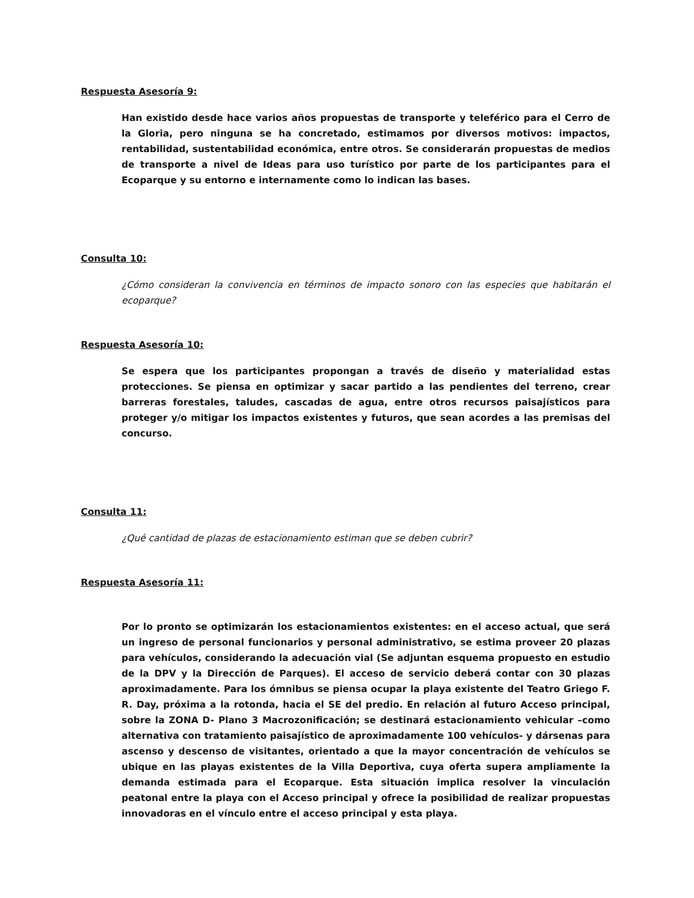Respuesta Asesoría 9:
Han existido desde hace varios años propuestas de transporte y teleférico para el Cerro de la Gloria, pero ninguna se ha concretado, estimamos por diversos motivos: impactos, rentabilidad, sustentabilidad económica, entre otros. Se considerarán propuestas de medios de transporte a nivel de Ideas para uso turístico por parte de los participantes para el Ecoparque y su entorno e internamente como lo indican las bases.
Consulta 10:
¿Cómo consideran la convivencia en términos de impacto sonoro con las especies que habitarán el ecoparque?
Respuesta Asesoría 10:
Se espera que los participantes propongan a través de diseño y materialidad estas protecciones. Se piensa en optimizar y sacar partido a las pendientes del terreno, crear barreras forestales, taludes, cascadas de agua, entre otros recursos paisajísticos para proteger y/o mitigar los impactos existentes y futuros, que sean acordes a las premisas del concurso.
Consulta 11:
¿Qué cantidad de plazas de estacionamiento estiman que se deben cubrir?
Respuesta Asesoría 11:
Por lo pronto se optimizarán los estacionamientos existentes: en el acceso actual, que será un ingreso de personal funcionarios y personal administrativo, se estima proveer 20 plazas para vehículos, considerando la adecuación vial (Se adjuntan esquema propuesto en estudio de la DPV y la Dirección de Parques). El acceso de servicio deberá contar con 30 plazas aproximadamente. Para los ómnibus se piensa ocupar la playa existente del Teatro Griego F. R. Day, próxima a la rotonda, hacia el SE del predio. En relación al futuro Acceso principal, sobre la ZONA D- Plano 3 Macrozonificación; se destinará estacionamiento vehicular –como alternativa con tratamiento paisajístico de aproximadamente 100 vehículos- y dársenas para ascenso y descenso de visitantes, orientado a que la mayor concentración de vehículos se ubique en las playas existentes de la Villa Deportiva, cuya oferta supera ampliamente la demanda estimada para el Ecoparque. Esta situación implica resolver la vinculación peatonal entre la playa con el Acceso principal y ofrece la posibilidad de realizar propuestas innovadoras en el vínculo entre el acceso principal y esta playa.